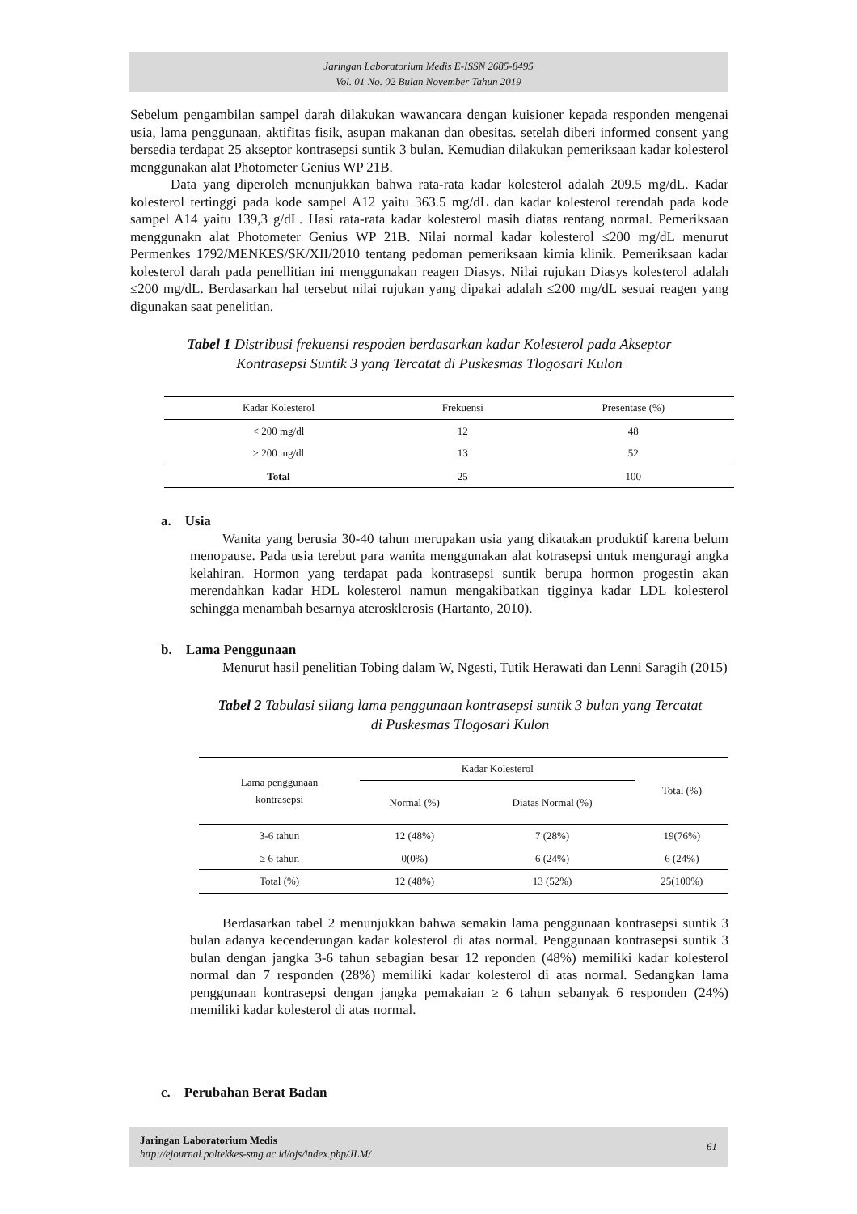Jaringan Laboratorium Medis E-ISSN 2685-8495
Vol. 01 No. 02 Bulan November Tahun 2019
Sebelum pengambilan sampel darah dilakukan wawancara dengan kuisioner kepada responden mengenai usia, lama penggunaan, aktifitas fisik, asupan makanan dan obesitas. setelah diberi informed consent yang bersedia terdapat 25 akseptor kontrasepsi suntik 3 bulan. Kemudian dilakukan pemeriksaan kadar kolesterol menggunakan alat Photometer Genius WP 21B.
Data yang diperoleh menunjukkan bahwa rata-rata kadar kolesterol adalah 209.5 mg/dL. Kadar kolesterol tertinggi pada kode sampel A12 yaitu 363.5 mg/dL dan kadar kolesterol terendah pada kode sampel A14 yaitu 139,3 g/dL. Hasi rata-rata kadar kolesterol masih diatas rentang normal. Pemeriksaan menggunakn alat Photometer Genius WP 21B. Nilai normal kadar kolesterol ≤200 mg/dL menurut Permenkes 1792/MENKES/SK/XII/2010 tentang pedoman pemeriksaan kimia klinik. Pemeriksaan kadar kolesterol darah pada penellitian ini menggunakan reagen Diasys. Nilai rujukan Diasys kolesterol adalah ≤200 mg/dL. Berdasarkan hal tersebut nilai rujukan yang dipakai adalah ≤200 mg/dL sesuai reagen yang digunakan saat penelitian.
Tabel 1 Distribusi frekuensi respoden berdasarkan kadar Kolesterol pada Akseptor
Kontrasepsi Suntik 3 yang Tercatat di Puskesmas Tlogosari Kulon
| Kadar Kolesterol | Frekuensi | Presentase (%) |
| --- | --- | --- |
| < 200 mg/dl | 12 | 48 |
| ≥ 200 mg/dl | 13 | 52 |
| Total | 25 | 100 |
a. Usia
Wanita yang berusia 30-40 tahun merupakan usia yang dikatakan produktif karena belum menopause. Pada usia terebut para wanita menggunakan alat kotrasepsi untuk menguragi angka kelahiran. Hormon yang terdapat pada kontrasepsi suntik berupa hormon progestin akan merendahkan kadar HDL kolesterol namun mengakibatkan tigginya kadar LDL kolesterol sehingga menambah besarnya aterosklerosis (Hartanto, 2010).
b. Lama Penggunaan
Menurut hasil penelitian Tobing dalam W, Ngesti, Tutik Herawati dan Lenni Saragih (2015)
Tabel 2 Tabulasi silang lama penggunaan kontrasepsi suntik 3 bulan yang Tercatat
di Puskesmas Tlogosari Kulon
| Lama penggunaan kontrasepsi | Kadar Kolesterol | | Total (%) |
| --- | --- | --- | --- |
| | Normal (%) | Diatas Normal (%) | |
| 3-6 tahun | 12 (48%) | 7 (28%) | 19(76%) |
| ≥ 6 tahun | 0(0%) | 6 (24%) | 6 (24%) |
| Total (%) | 12 (48%) | 13 (52%) | 25(100%) |
Berdasarkan tabel 2 menunjukkan bahwa semakin lama penggunaan kontrasepsi suntik 3 bulan adanya kecenderungan kadar kolesterol di atas normal. Penggunaan kontrasepsi suntik 3 bulan dengan jangka 3-6 tahun sebagian besar 12 reponden (48%) memiliki kadar kolesterol normal dan 7 responden (28%) memiliki kadar kolesterol di atas normal. Sedangkan lama penggunaan kontrasepsi dengan jangka pemakaian ≥ 6 tahun sebanyak 6 responden (24%) memiliki kadar kolesterol di atas normal.
c. Perubahan Berat Badan
61 Jaringan Laboratorium Medis
http://ejournal.poltekkes-smg.ac.id/ojs/index.php/JLM/